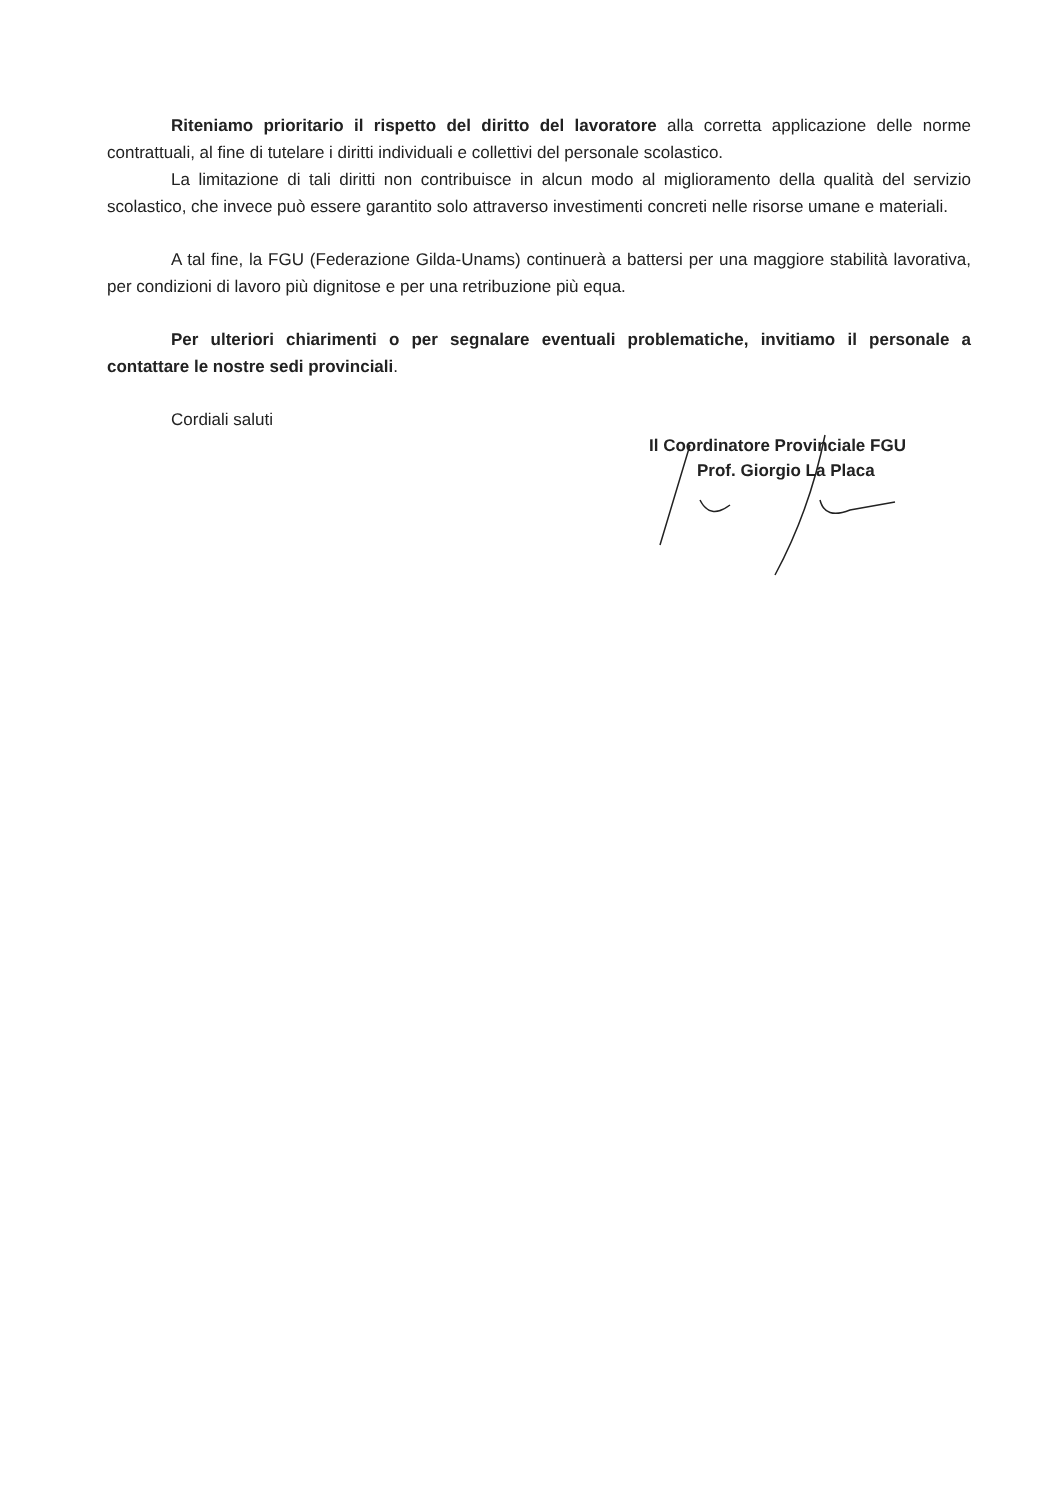Riteniamo prioritario il rispetto del diritto del lavoratore alla corretta applicazione delle norme contrattuali, al fine di tutelare i diritti individuali e collettivi del personale scolastico.
La limitazione di tali diritti non contribuisce in alcun modo al miglioramento della qualità del servizio scolastico, che invece può essere garantito solo attraverso investimenti concreti nelle risorse umane e materiali.
A tal fine, la FGU (Federazione Gilda-Unams) continuerà a battersi per una maggiore stabilità lavorativa, per condizioni di lavoro più dignitose e per una retribuzione più equa.
Per ulteriori chiarimenti o per segnalare eventuali problematiche, invitiamo il personale a contattare le nostre sedi provinciali.
Cordiali saluti
Il Coordinatore Provinciale FGU
Prof. Giorgio La Placa